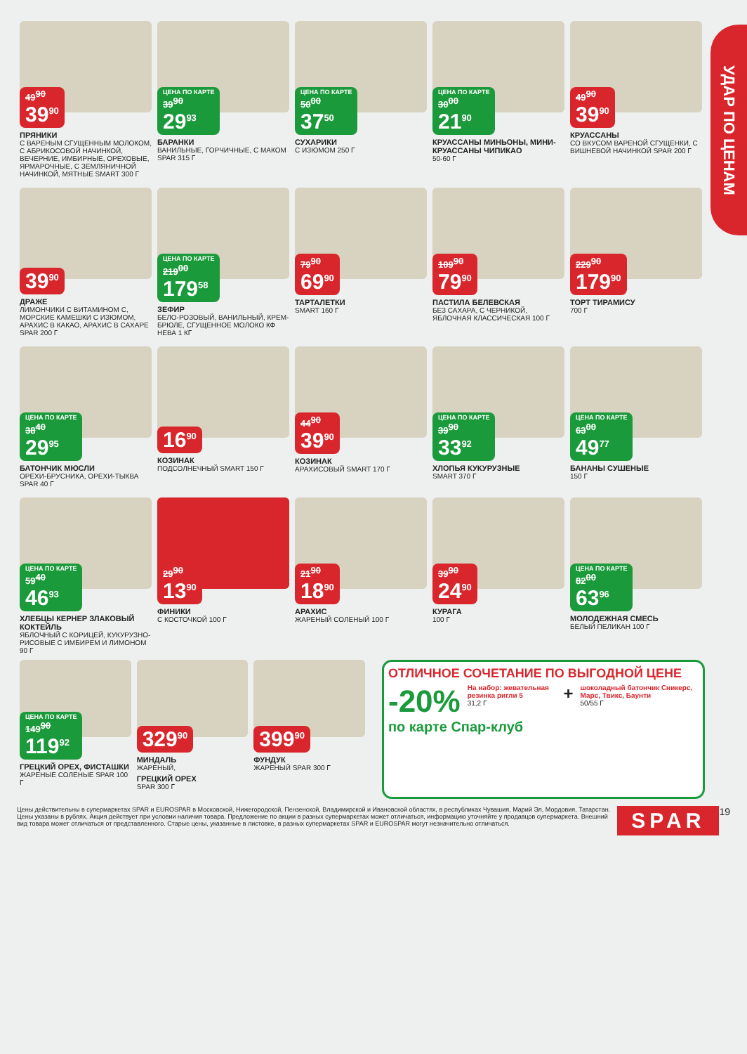УДАР ПО ЦЕНАМ
49<sup>90</sup> 39<sup>90</sup>
ПРЯНИКИ
С ВАРЕНЫМ СГУЩЕННЫМ МОЛОКОМ, С АБРИКОСОВОЙ НАЧИНКОЙ, ВЕЧЕРНИЕ, ИМБИРНЫЕ, ОРЕХОВЫЕ, ЯРМАРОЧНЫЕ, С ЗЕМЛЯНИЧНОЙ НАЧИНКОЙ, МЯТНЫЕ SMART 300 Г
ЦЕНА ПО КАРТЕ 39<sup>90</sup> 29<sup>93</sup>
БАРАНКИ
ВАНИЛЬНЫЕ, ГОРЧИЧНЫЕ, С МАКОМ SPAR 315 Г
ЦЕНА ПО КАРТЕ 50<sup>00</sup> 37<sup>50</sup>
СУХАРИКИ
С ИЗЮМОМ 250 Г
ЦЕНА ПО КАРТЕ 30<sup>00</sup> 21<sup>90</sup>
КРУАССАНЫ МИНЬОНЫ, МИНИ-КРУАССАНЫ ЧИПИКАО
50-60 Г
49<sup>90</sup> 39<sup>90</sup>
КРУАССАНЫ
СО ВКУСОМ ВАРЕНОЙ СГУЩЕНКИ, С ВИШНЕВОЙ НАЧИНКОЙ SPAR 200 Г
39<sup>90</sup>
ДРАЖЕ
ЛИМОНЧИКИ С ВИТАМИНОМ С, МОРСКИЕ КАМЕШКИ С ИЗЮМОМ, АРАХИС В КАКАО, АРАХИС В САХАРЕ SPAR 200 Г
ЦЕНА ПО КАРТЕ 219<sup>00</sup> 179<sup>58</sup>
ЗЕФИР
БЕЛО-РОЗОВЫЙ, ВАНИЛЬНЫЙ, КРЕМ-БРЮЛЕ, СГУЩЕННОЕ МОЛОКО КФ НЕВА 1 КГ
79<sup>90</sup> 69<sup>90</sup>
ТАРТАЛЕТКИ
SMART 160 Г
109<sup>90</sup> 79<sup>90</sup>
ПАСТИЛА БЕЛЕВСКАЯ
БЕЗ САХАРА, С ЧЕРНИКОЙ, ЯБЛОЧНАЯ КЛАССИЧЕСКАЯ 100 Г
229<sup>90</sup> 179<sup>90</sup>
ТОРТ ТИРАМИСУ
700 Г
ЦЕНА ПО КАРТЕ 38<sup>40</sup> 29<sup>95</sup>
БАТОНЧИК МЮСЛИ
ОРЕХИ-БРУСНИКА, ОРЕХИ-ТЫКВА SPAR 40 Г
16<sup>90</sup>
КОЗИНАК
ПОДСОЛНЕЧНЫЙ SMART 150 Г
44<sup>90</sup> 39<sup>90</sup>
КОЗИНАК
АРАХИСОВЫЙ SMART 170 Г
ЦЕНА ПО КАРТЕ 39<sup>90</sup> 33<sup>92</sup>
ХЛОПЬЯ КУКУРУЗНЫЕ
SMART 370 Г
ЦЕНА ПО КАРТЕ 63<sup>00</sup> 49<sup>77</sup>
БАНАНЫ СУШЕНЫЕ
150 Г
ЦЕНА ПО КАРТЕ 59<sup>40</sup> 46<sup>93</sup>
ХЛЕБЦЫ КЕРНЕР ЗЛАКОВЫЙ КОКТЕЙЛЬ
ЯБЛОЧНЫЙ С КОРИЦЕЙ, КУКУРУЗНО-РИСОВЫЕ С ИМБИРЕМ И ЛИМОНОМ 90 Г
29<sup>90</sup> 13<sup>90</sup>
ФИНИКИ
С КОСТОЧКОЙ 100 Г
21<sup>90</sup> 18<sup>90</sup>
АРАХИС
ЖАРЕНЫЙ СОЛЕНЫЙ 100 Г
39<sup>90</sup> 24<sup>90</sup>
КУРАГА
100 Г
ЦЕНА ПО КАРТЕ 82<sup>00</sup> 63<sup>96</sup>
МОЛОДЕЖНАЯ СМЕСЬ
БЕЛЫЙ ПЕЛИКАН 100 Г
ЦЕНА ПО КАРТЕ 149<sup>90</sup> 119<sup>92</sup>
ГРЕЦКИЙ ОРЕХ, ФИСТАШКИ
ЖАРЕНЫЕ СОЛЕНЫЕ SPAR 100 Г
329<sup>90</sup>
МИНДАЛЬ
ЖАРЕНЫЙ,
ГРЕЦКИЙ ОРЕХ
SPAR 300 Г
399<sup>90</sup>
ФУНДУК
ЖАРЕНЫЙ SPAR 300 Г
ОТЛИЧНОЕ СОЧЕТАНИЕ ПО ВЫГОДНОЙ ЦЕНЕ
-20%
На набор: жевательная резинка ригли 5
31,2 Г
+
шоколадный батончик Сникерс, Марс, Твикс, Баунти
50/55 Г
по карте Спар-клуб
Цены действительны в супермаркетах SPAR и EUROSPAR в Московской, Нижегородской, Пензенской, Владимирской и Ивановской областях, в республиках Чувашия, Марий Эл, Мордовия, Татарстан. Цены указаны в рублях. Акция действует при условии наличия товара. Предложение по акции в разных супермаркетах может отличаться, информацию уточняйте у продавцов супермаркета. Внешний вид товара может отличаться от представленного. Старые цены, указанные в листовке, в разных супермаркетах SPAR и EUROSPAR могут незначительно отличаться.
SPAR 19